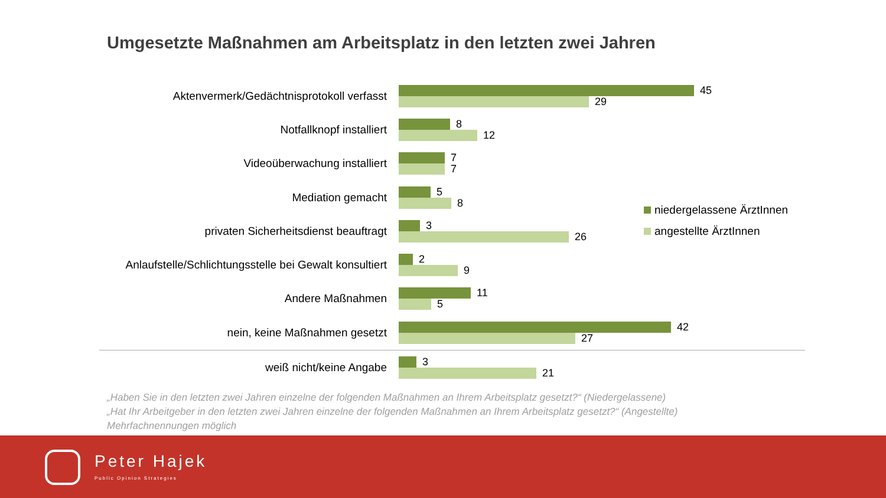Umgesetzte Maßnahmen am Arbeitsplatz in den letzten zwei Jahren
Aktenvermerk/Gedächtnisprotokoll verfasst
45
29
Notfallknopf installiert
8
12
Videoüberwachung installiert
7
7
Mediation gemacht
5
8
privaten Sicherheitsdienst beauftragt
3
26
Anlaufstelle/Schlichtungsstelle bei Gewalt konsultiert
2
9
Andere Maßnahmen
11
5
nein, keine Maßnahmen gesetzt
42
27
weiß nicht/keine Angabe
3
21
niedergelassene ÄrztInnen
angestellte ÄrztInnen
„Haben Sie in den letzten zwei Jahren einzelne der folgenden Maßnahmen an Ihrem Arbeitsplatz gesetzt?“ (Niedergelassene)
„Hat Ihr Arbeitgeber in den letzten zwei Jahren einzelne der folgenden Maßnahmen an Ihrem Arbeitsplatz gesetzt?“ (Angestellte)
Mehrfachnennungen möglich
Peter Hajek
Public Opinion Strategies